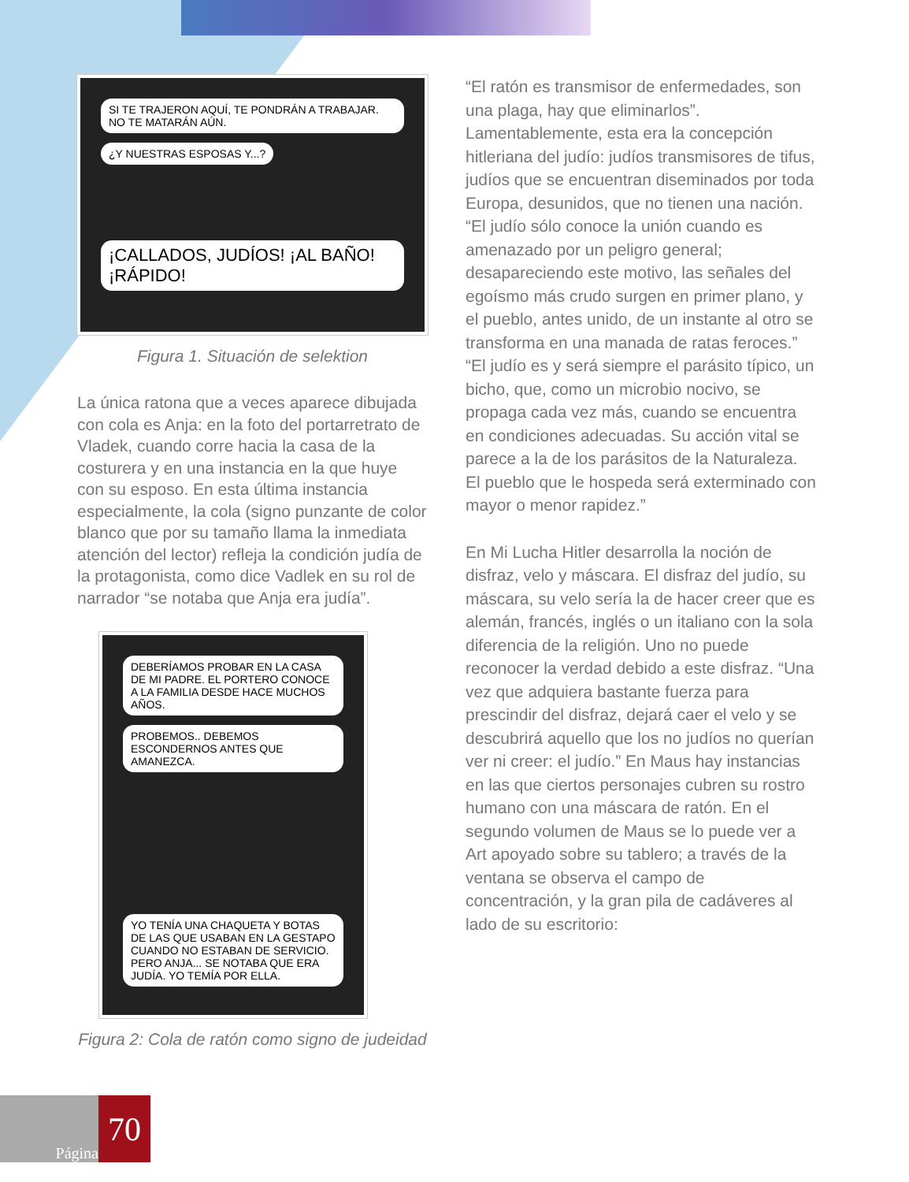SI TE TRAJERON AQUÍ, TE PONDRÁN A TRABAJAR. NO TE MATARÁN AÚN. ¿Y NUESTRAS ESPOSAS Y...?
¡CALLADOS, JUDÍOS! ¡AL BAÑO! ¡RÁPIDO!
Figura 1. Situación de selektion
La única ratona que a veces aparece dibujada con cola es Anja: en la foto del portarretrato de Vladek, cuando corre hacia la casa de la costurera y en una instancia en la que huye con su esposo. En esta última instancia especialmente, la cola (signo punzante de color blanco que por su tamaño llama la inmediata atención del lector) refleja la condición judía de la protagonista, como dice Vadlek en su rol de narrador “se notaba que Anja era judía”.
DEBERÍAMOS PROBAR EN LA CASA DE MI PADRE. EL PORTERO CONOCE A LA FAMILIA DESDE HACE MUCHOS AÑOS. PROBEMOS.. DEBEMOS ESCONDERNOS ANTES QUE AMANEZCA.
YO TENÍA UNA CHAQUETA Y BOTAS DE LAS QUE USABAN EN LA GESTAPO CUANDO NO ESTABAN DE SERVICIO. PERO ANJA... SE NOTABA QUE ERA JUDÍA. YO TEMÍA POR ELLA.
Figura 2: Cola de ratón como signo de judeidad
“El ratón es transmisor de enfermedades, son una plaga, hay que eliminarlos”. Lamentablemente, esta era la concepción hitleriana del judío: judíos transmisores de tifus, judíos que se encuentran diseminados por toda Europa, desunidos, que no tienen una nación. “El judío sólo conoce la unión cuando es amenazado por un peligro general; desapareciendo este motivo, las señales del egoísmo más crudo surgen en primer plano, y el pueblo, antes unido, de un instante al otro se transforma en una manada de ratas feroces.” “El judío es y será siempre el parásito típico, un bicho, que, como un microbio nocivo, se propaga cada vez más, cuando se encuentra en condiciones adecuadas. Su acción vital se parece a la de los parásitos de la Naturaleza. El pueblo que le hospeda será exterminado con mayor o menor rapidez.”
En Mi Lucha Hitler desarrolla la noción de disfraz, velo y máscara. El disfraz del judío, su máscara, su velo sería la de hacer creer que es alemán, francés, inglés o un italiano con la sola diferencia de la religión. Uno no puede reconocer la verdad debido a este disfraz. “Una vez que adquiera bastante fuerza para prescindir del disfraz, dejará caer el velo y se descubrirá aquello que los no judíos no querían ver ni creer: el judío.” En Maus hay instancias en las que ciertos personajes cubren su rostro humano con una máscara de ratón. En el segundo volumen de Maus se lo puede ver a Art apoyado sobre su tablero; a través de la ventana se observa el campo de concentración, y la gran pila de cadáveres al lado de su escritorio:
Página
70